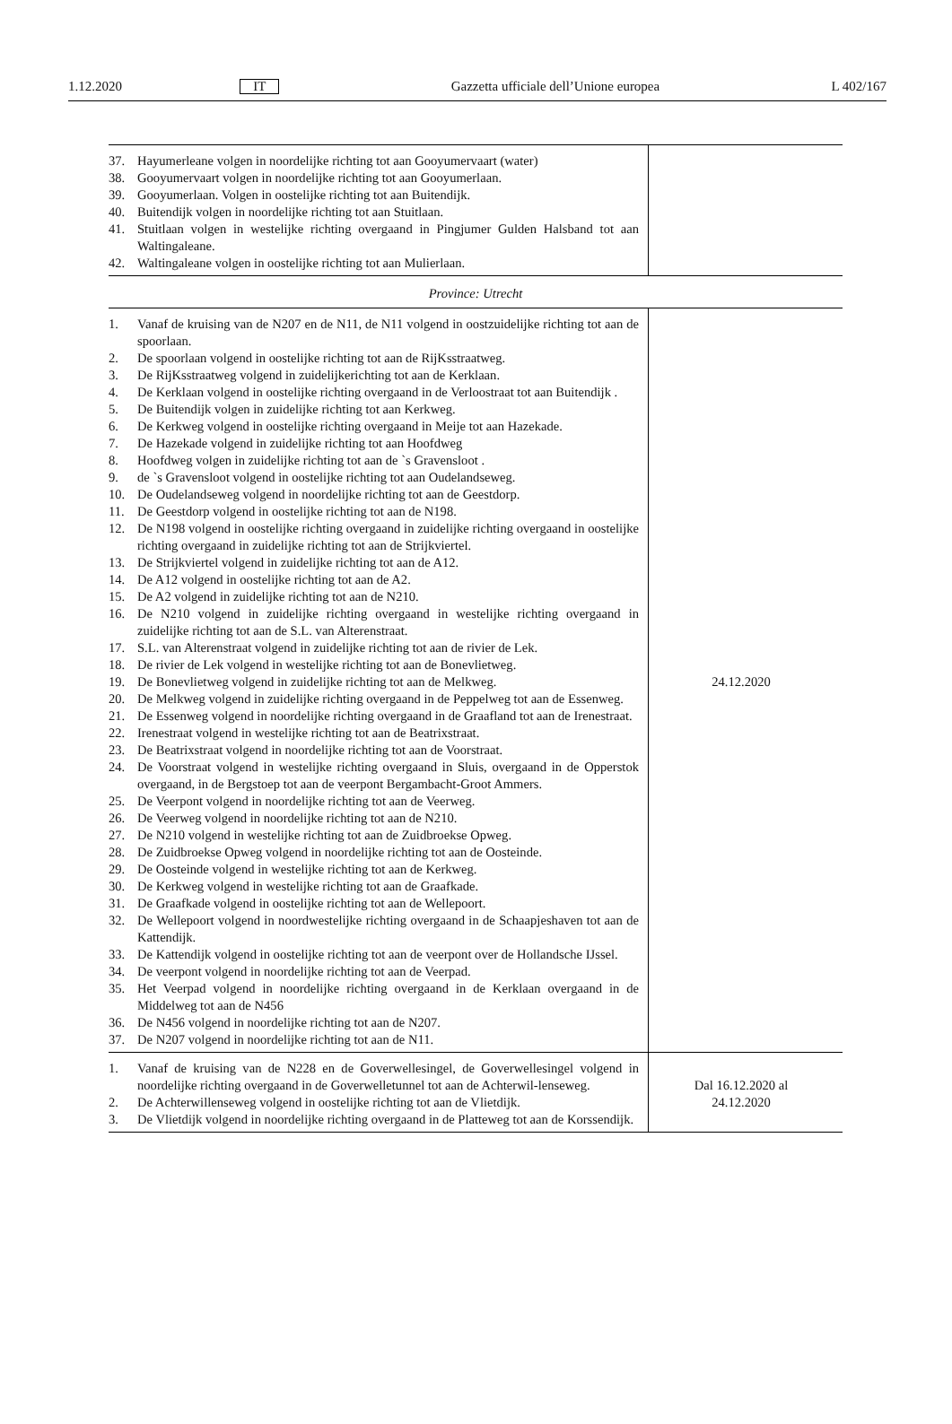1.12.2020 IT Gazzetta ufficiale dell’Unione europea L 402/167
| 37. Hayumerleane volgen in noordelijke richting tot aan Gooyumervaart (water) 38. Gooyumervaart volgen in noordelijke richting tot aan Gooyumerlaan. 39. Gooyumerlaan. Volgen in oostelijke richting tot aan Buitendijk. 40. Buitendijk volgen in noordelijke richting tot aan Stuitlaan. 41. Stuitlaan volgen in westelijke richting overgaand in Pingjumer Gulden Halsband tot aan Waltingaleane. 42. Waltingaleane volgen in oostelijke richting tot aan Mulierlaan. | |
| Province: Utrecht | |
| 1. Vanaf de kruising van de N207 en de N11, de N11 volgend in oostzuidelijke richting tot aan de spoorlaan. 2. De spoorlaan volgend in oostelijke richting tot aan de RijKsstraatweg. 3. De RijKsstraatweg volgend in zuidelijkerichting tot aan de Kerklaan. 4. De Kerklaan volgend in oostelijke richting overgaand in de Verloostraat tot aan Buitendijk . 5. De Buitendijk volgen in zuidelijke richting tot aan Kerkweg. 6. De Kerkweg volgend in oostelijke richting overgaand in Meije tot aan Hazekade. 7. De Hazekade volgend in zuidelijke richting tot aan Hoofdweg 8. Hoofdweg volgen in zuidelijke richting tot aan de `s Gravensloot . 9. de `s Gravensloot volgend in oostelijke richting tot aan Oudelandseweg. 10. De Oudelandseweg volgend in noordelijke richting tot aan de Geestdorp. 11. De Geestdorp volgend in oostelijke richting tot aan de N198. 12. De N198 volgend in oostelijke richting overgaand in zuidelijke richting overgaand in oostelijke richting overgaand in zuidelijke richting tot aan de Strijkviertel. 13. De Strijkviertel volgend in zuidelijke richting tot aan de A12. 14. De A12 volgend in oostelijke richting tot aan de A2. 15. De A2 volgend in zuidelijke richting tot aan de N210. 16. De N210 volgend in zuidelijke richting overgaand in westelijke richting overgaand in zuidelijke richting tot aan de S.L. van Alterenstraat. 17. S.L. van Alterenstraat volgend in zuidelijke richting tot aan de rivier de Lek. 18. De rivier de Lek volgend in westelijke richting tot aan de Bonevlietweg. 19. De Bonevlietweg volgend in zuidelijke richting tot aan de Melkweg. 20. De Melkweg volgend in zuidelijke richting overgaand in de Peppelweg tot aan de Essenweg. 21. De Essenweg volgend in noordelijke richting overgaand in de Graafland tot aan de Irenestraat. 22. Irenestraat volgend in westelijke richting tot aan de Beatrixstraat. 23. De Beatrixstraat volgend in noordelijke richting tot aan de Voorstraat. 24. De Voorstraat volgend in westelijke richting overgaand in Sluis, overgaand in de Opperstok overgaand, in de Bergstoep tot aan de veerpont Bergambacht-Groot Ammers. 25. De Veerpont volgend in noordelijke richting tot aan de Veerweg. 26. De Veerweg volgend in noordelijke richting tot aan de N210. 27. De N210 volgend in westelijke richting tot aan de Zuidbroekse Opweg. 28. De Zuidbroekse Opweg volgend in noordelijke richting tot aan de Oosteinde. 29. De Oosteinde volgend in westelijke richting tot aan de Kerkweg. 30. De Kerkweg volgend in westelijke richting tot aan de Graafkade. 31. De Graafkade volgend in oostelijke richting tot aan de Wellepoort. 32. De Wellepoort volgend in noordwestelijke richting overgaand in de Schaapjeshaven tot aan de Kattendijk. 33. De Kattendijk volgend in oostelijke richting tot aan de veerpont over de Hollandsche IJssel. 34. De veerpont volgend in noordelijke richting tot aan de Veerpad. 35. Het Veerpad volgend in noordelijke richting overgaand in de Kerklaan overgaand in de Middelweg tot aan de N456 36. De N456 volgend in noordelijke richting tot aan de N207. 37. De N207 volgend in noordelijke richting tot aan de N11. | 24.12.2020 |
| 1. Vanaf de kruising van de N228 en de Goverwellesingel, de Goverwellesingel volgend in noordelijke richting overgaand in de Goverwelletunnel tot aan de Achterwil-lenseweg. 2. De Achterwillenseweg volgend in oostelijke richting tot aan de Vlietdijk. 3. De Vlietdijk volgend in noordelijke richting overgaand in de Platteweg tot aan de Korssendijk. | Dal 16.12.2020 al 24.12.2020 |